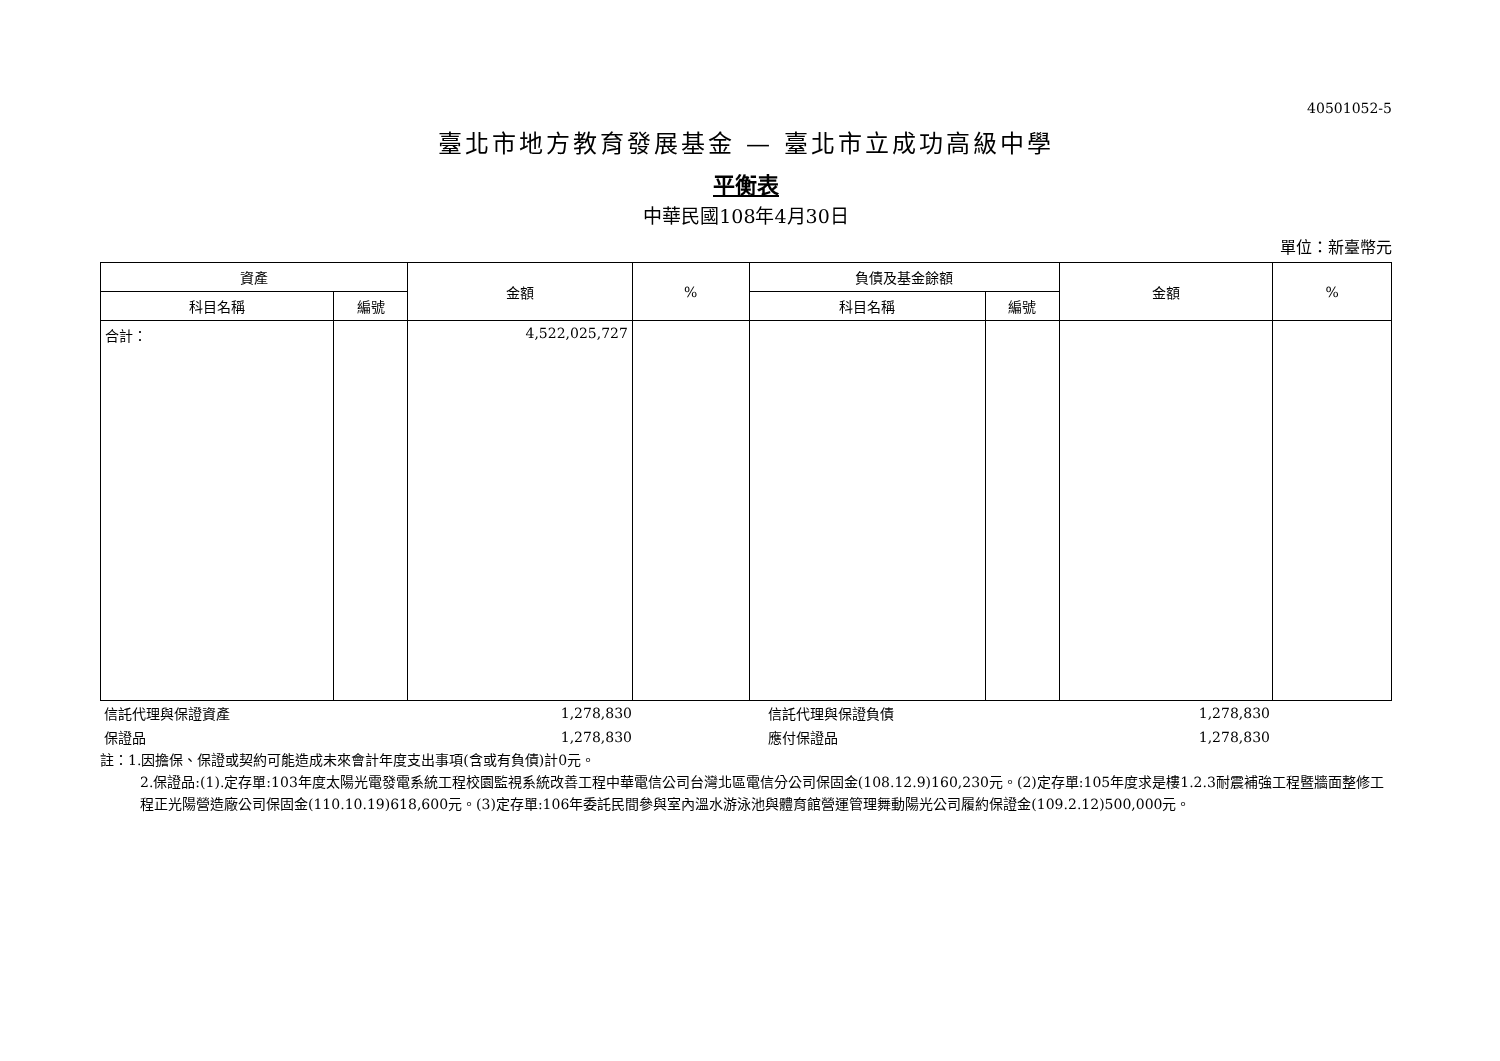40501052-5
臺北市地方教育發展基金 — 臺北市立成功高級中學
平衡表
中華民國108年4月30日
單位：新臺幣元
| 資產 | | 金額 | % | 負債及基金餘額 | | 金額 | % |
| --- | --- | --- | --- | --- | --- | --- | --- |
| 科目名稱 | 編號 | | | 科目名稱 | 編號 | | |
| 合計： | | 4,522,025,727 | | | | | |
| 信託代理與保證資產 | 1,278,830 | | 信託代理與保證負債 | 1,278,830 | |
| 保證品 | 1,278,830 | | 應付保證品 | 1,278,830 | |
註：1.因擔保、保證或契約可能造成未來會計年度支出事項(含或有負債)計0元。
2.保證品:(1).定存單:103年度太陽光電發電系統工程校園監視系統改善工程中華電信公司台灣北區電信分公司保固金(108.12.9)160,230元。(2)定存單:105年度求是樓1.2.3耐震補強工程暨牆面整修工程正光陽營造廠公司保固金(110.10.19)618,600元。(3)定存單:106年委託民間參與室內溫水游泳池與體育館營運管理舞動陽光公司履約保證金(109.2.12)500,000元。